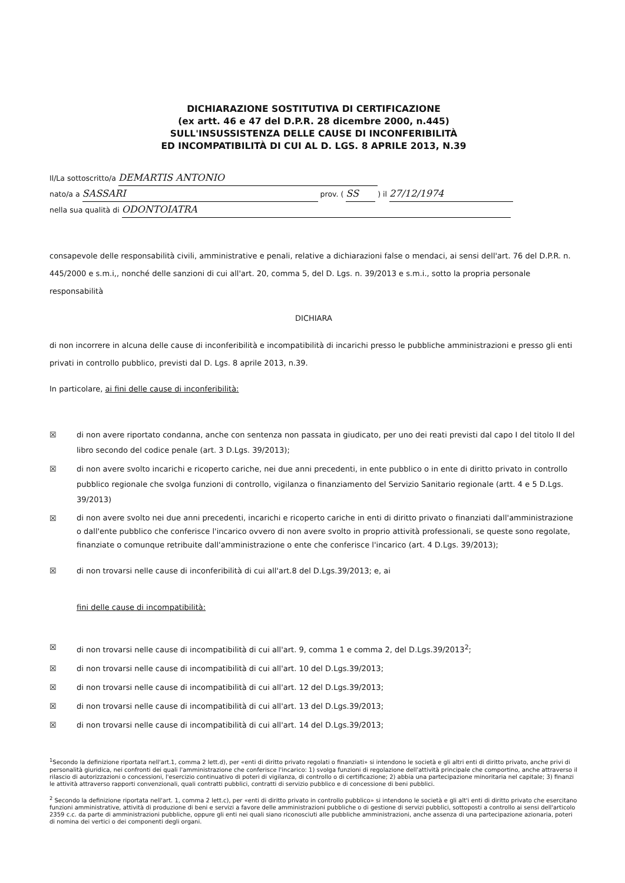DICHIARAZIONE SOSTITUTIVA DI CERTIFICAZIONE
(ex artt. 46 e 47 del D.P.R. 28 dicembre 2000, n.445)
SULL'INSUSSISTENZA DELLE CAUSE DI INCONFERIBILITÀ
ED INCOMPATIBILITÀ DI CUI AL D. LGS. 8 APRILE 2013, N.39
Il/La sottoscritto/a DEMARTIS ANTONIO
nato/a a SASSARI prov. ( SS ) il 27/12/1974
nella sua qualità di ODONTOIATRA
consapevole delle responsabilità civili, amministrative e penali, relative a dichiarazioni false o mendaci, ai sensi dell'art. 76 del D.P.R. n. 445/2000 e s.m.i,, nonché delle sanzioni di cui all'art. 20, comma 5, del D. Lgs. n. 39/2013 e s.m.i., sotto la propria personale responsabilità
DICHIARA
di non incorrere in alcuna delle cause di inconferibilità e incompatibilità di incarichi presso le pubbliche amministrazioni e presso gli enti privati in controllo pubblico, previsti dal D. Lgs. 8 aprile 2013, n.39.
In particolare, ai fini delle cause di inconferibilità:
☒ di non avere riportato condanna, anche con sentenza non passata in giudicato, per uno dei reati previsti dal capo I del titolo II del libro secondo del codice penale (art. 3 D.Lgs. 39/2013);
☒ di non avere svolto incarichi e ricoperto cariche, nei due anni precedenti, in ente pubblico o in ente di diritto privato in controllo pubblico regionale che svolga funzioni di controllo, vigilanza o finanziamento del Servizio Sanitario regionale (artt. 4 e 5 D.Lgs. 39/2013)
☒ di non avere svolto nei due anni precedenti, incarichi e ricoperto cariche in enti di diritto privato o finanziati dall'amministrazione o dall'ente pubblico che conferisce l'incarico ovvero di non avere svolto in proprio attività professionali, se queste sono regolate, finanziate o comunque retribuite dall'amministrazione o ente che conferisce l'incarico (art. 4 D.Lgs. 39/2013);
☒ di non trovarsi nelle cause di inconferibilità di cui all'art.8 del D.Lgs.39/2013; e, ai
fini delle cause di incompatibilità:
☒ di non trovarsi nelle cause di incompatibilità di cui all'art. 9, comma 1 e comma 2, del D.Lgs.39/2013<sup>2</sup>;
☒ di non trovarsi nelle cause di incompatibilità di cui all'art. 10 del D.Lgs.39/2013;
☒ di non trovarsi nelle cause di incompatibilità di cui all'art. 12 del D.Lgs.39/2013;
☒ di non trovarsi nelle cause di incompatibilità di cui all'art. 13 del D.Lgs.39/2013;
☒ di non trovarsi nelle cause di incompatibilità di cui all'art. 14 del D.Lgs.39/2013;
<sup>1</sup> Secondo la definizione riportata nell'art.1, comma 2 lett.d), per «enti di diritto privato regolati o finanziati» si intendono le società e gli altri enti di diritto privato, anche privi di personalità giuridica, nei confronti dei quali l'amministrazione che conferisce l'incarico: 1) svolga funzioni di regolazione dell'attività principale che comportino, anche attraverso il rilascio di autorizzazioni o concessioni, l'esercizio continuativo di poteri di vigilanza, di controllo o di certificazione; 2) abbia una partecipazione minoritaria nel capitale; 3) finanzi le attività attraverso rapporti convenzionali, quali contratti pubblici, contratti di servizio pubblico e di concessione di beni pubblici.
<sup>2</sup> Secondo la definizione riportata nell'art. 1, comma 2 lett.c), per «enti di diritto privato in controllo pubblico» si intendono le società e gli alt'i enti di diritto privato che esercitano funzioni amministrative, attività di produzione di beni e servizi a favore delle amministrazioni pubbliche o di gestione di servizi pubblici, sottoposti a controllo ai sensi dell'articolo 2359 c.c. da parte di amministrazioni pubbliche, oppure gli enti nei quali siano riconosciuti alle pubbliche amministrazioni, anche assenza di una partecipazione azionaria, poteri di nomina dei vertici o dei componenti degli organi.